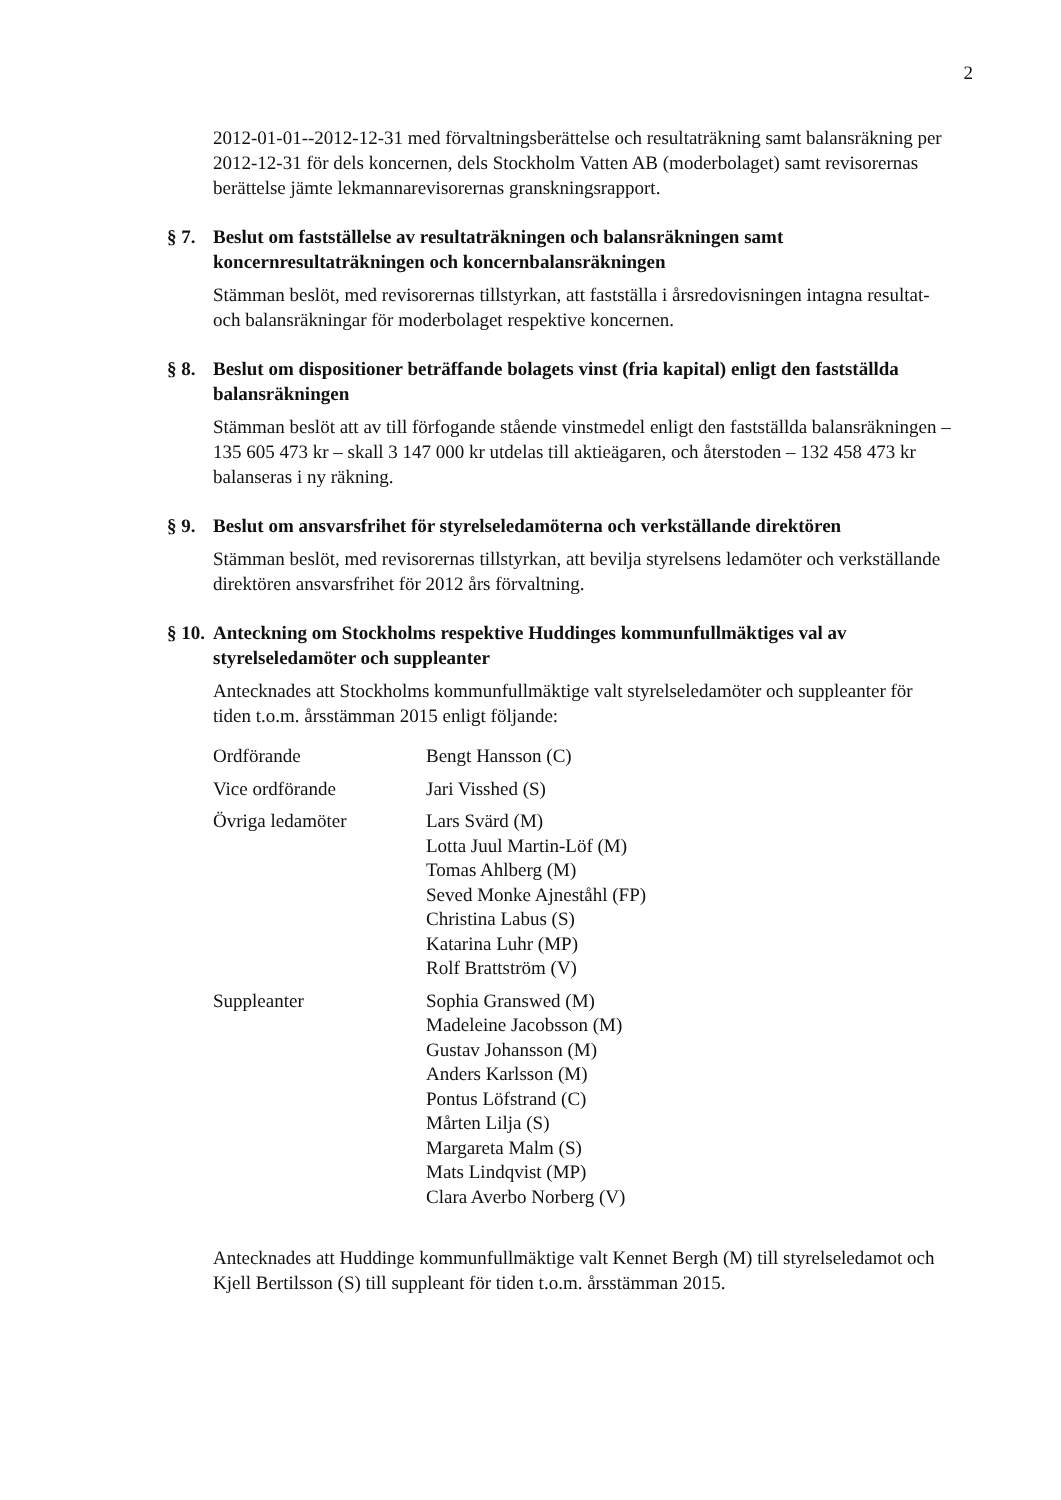2
2012-01-01--2012-12-31 med förvaltningsberättelse och resultaträkning samt balansräkning per 2012-12-31 för dels koncernen, dels Stockholm Vatten AB (moderbolaget) samt revisorernas berättelse jämte lekmannarevisorernas granskningsrapport.
§ 7.
Beslut om fastställelse av resultaträkningen och balansräkningen samt koncernresultaträkningen och koncernbalansräkningen
Stämman beslöt, med revisorernas tillstyrkan, att fastställa i årsredovisningen intagna resultat- och balansräkningar för moderbolaget respektive koncernen.
§ 8.
Beslut om dispositioner beträffande bolagets vinst (fria kapital) enligt den fastställda balansräkningen
Stämman beslöt att av till förfogande stående vinstmedel enligt den fastställda balansräkningen – 135 605 473 kr – skall 3 147 000 kr utdelas till aktieägaren, och återstoden – 132 458 473 kr balanseras i ny räkning.
§ 9.
Beslut om ansvarsfrihet för styrelseledamöterna och verkställande direktören
Stämman beslöt, med revisorernas tillstyrkan, att bevilja styrelsens ledamöter och verkställande direktören ansvarsfrihet för 2012 års förvaltning.
§ 10.
Anteckning om Stockholms respektive Huddinges kommunfullmäktiges val av styrelseledamöter och suppleanter
Antecknades att Stockholms kommunfullmäktige valt styrelseledamöter och suppleanter för tiden t.o.m. årsstämman 2015 enligt följande:
| Ordförande | Bengt Hansson (C) |
| Vice ordförande | Jari Visshed (S) |
| Övriga ledamöter | Lars Svärd (M) Lotta Juul Martin-Löf (M) Tomas Ahlberg (M) Seved Monke Ajneståhl (FP) Christina Labus (S) Katarina Luhr (MP) Rolf Brattström (V) |
| Suppleanter | Sophia Granswed (M) Madeleine Jacobsson (M) Gustav Johansson (M) Anders Karlsson (M) Pontus Löfstrand (C) Mårten Lilja (S) Margareta Malm (S) Mats Lindqvist (MP) Clara Averbo Norberg (V) |
Antecknades att Huddinge kommunfullmäktige valt Kennet Bergh (M) till styrelseledamot och Kjell Bertilsson (S) till suppleant för tiden t.o.m. årsstämman 2015.